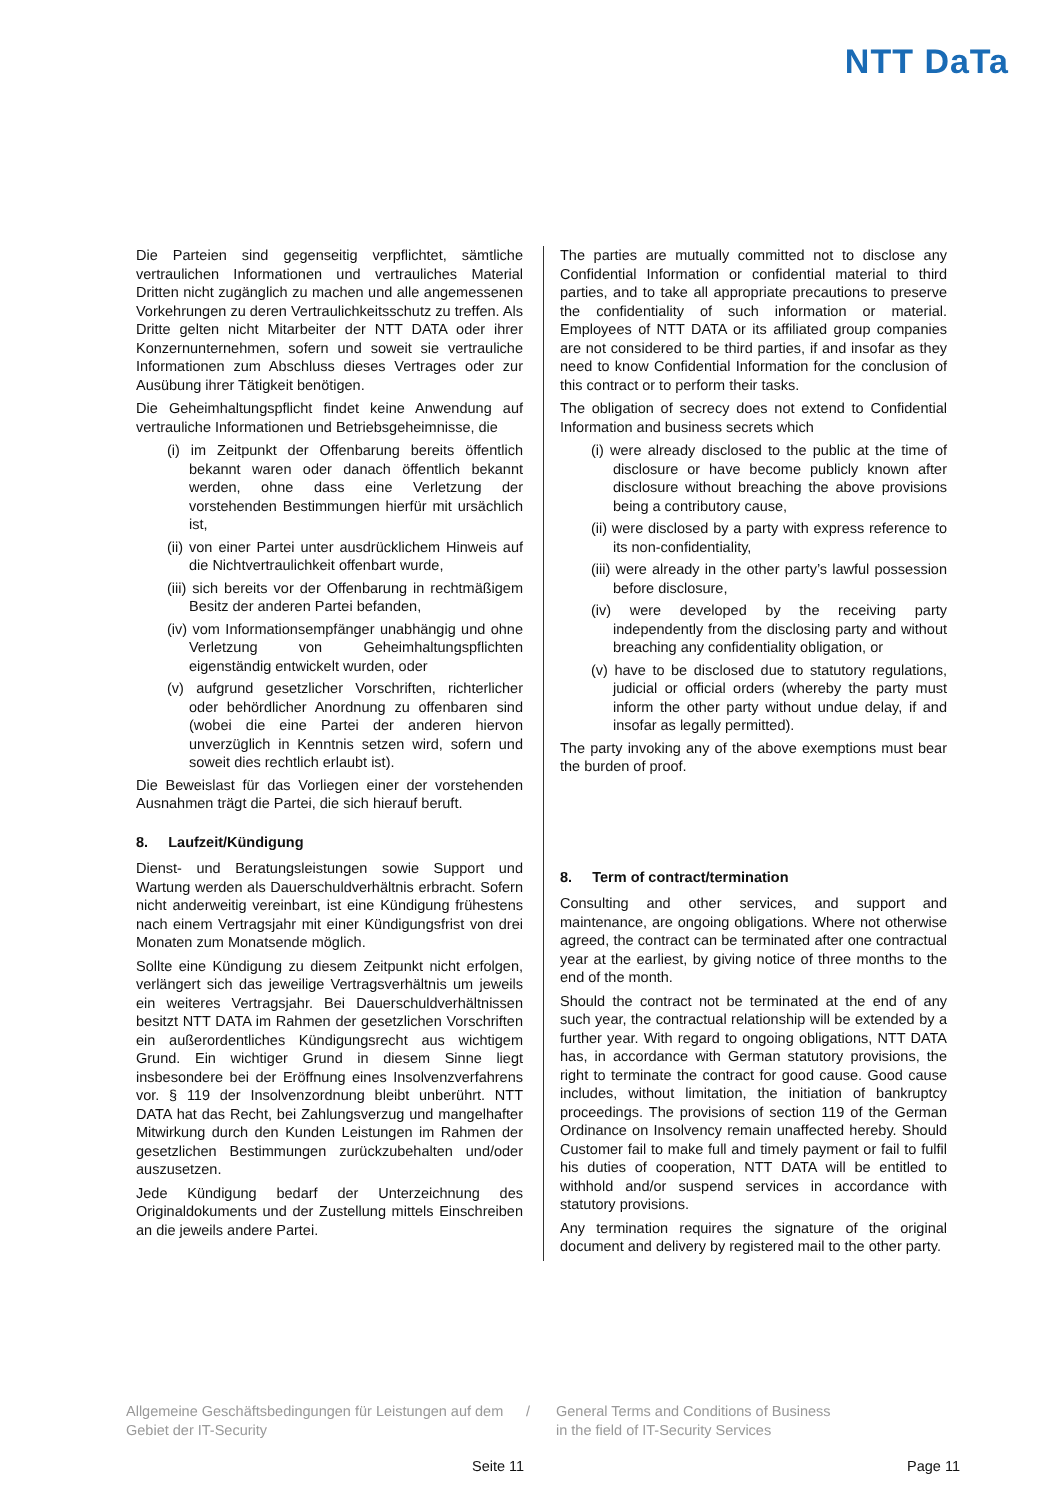NTT DaTa
Die Parteien sind gegenseitig verpflichtet, sämtliche vertraulichen Informationen und vertrauliches Material Dritten nicht zugänglich zu machen und alle angemessenen Vorkehrungen zu deren Vertraulichkeitsschutz zu treffen. Als Dritte gelten nicht Mitarbeiter der NTT DATA oder ihrer Konzernunternehmen, sofern und soweit sie vertrauliche Informationen zum Abschluss dieses Vertrages oder zur Ausübung ihrer Tätigkeit benötigen.
Die Geheimhaltungspflicht findet keine Anwendung auf vertrauliche Informationen und Betriebsgeheimnisse, die
(i) im Zeitpunkt der Offenbarung bereits öffentlich bekannt waren oder danach öffentlich bekannt werden, ohne dass eine Verletzung der vorstehenden Bestimmungen hierfür mit ursächlich ist,
(ii) von einer Partei unter ausdrücklichem Hinweis auf die Nichtvertraulichkeit offenbart wurde,
(iii) sich bereits vor der Offenbarung in rechtmäßigem Besitz der anderen Partei befanden,
(iv) vom Informationsempfänger unabhängig und ohne Verletzung von Geheimhaltungspflichten eigenständig entwickelt wurden, oder
(v) aufgrund gesetzlicher Vorschriften, richterlicher oder behördlicher Anordnung zu offenbaren sind (wobei die eine Partei der anderen hiervon unverzüglich in Kenntnis setzen wird, sofern und soweit dies rechtlich erlaubt ist).
Die Beweislast für das Vorliegen einer der vorstehenden Ausnahmen trägt die Partei, die sich hierauf beruft.
8. Laufzeit/Kündigung
Dienst- und Beratungsleistungen sowie Support und Wartung werden als Dauerschuldverhältnis erbracht. Sofern nicht anderweitig vereinbart, ist eine Kündigung frühestens nach einem Vertragsjahr mit einer Kündigungsfrist von drei Monaten zum Monatsende möglich.
Sollte eine Kündigung zu diesem Zeitpunkt nicht erfolgen, verlängert sich das jeweilige Vertragsverhältnis um jeweils ein weiteres Vertragsjahr. Bei Dauerschuldverhältnissen besitzt NTT DATA im Rahmen der gesetzlichen Vorschriften ein außerordentliches Kündigungsrecht aus wichtigem Grund. Ein wichtiger Grund in diesem Sinne liegt insbesondere bei der Eröffnung eines Insolvenzverfahrens vor. § 119 der Insolvenzordnung bleibt unberührt. NTT DATA hat das Recht, bei Zahlungsverzug und mangelhafter Mitwirkung durch den Kunden Leistungen im Rahmen der gesetzlichen Bestimmungen zurückzubehalten und/oder auszusetzen.
Jede Kündigung bedarf der Unterzeichnung des Originaldokuments und der Zustellung mittels Einschreiben an die jeweils andere Partei.
The parties are mutually committed not to disclose any Confidential Information or confidential material to third parties, and to take all appropriate precautions to preserve the confidentiality of such information or material. Employees of NTT DATA or its affiliated group companies are not considered to be third parties, if and insofar as they need to know Confidential Information for the conclusion of this contract or to perform their tasks.
The obligation of secrecy does not extend to Confidential Information and business secrets which
(i) were already disclosed to the public at the time of disclosure or have become publicly known after disclosure without breaching the above provisions being a contributory cause,
(ii) were disclosed by a party with express reference to its non-confidentiality,
(iii) were already in the other party’s lawful possession before disclosure,
(iv) were developed by the receiving party independently from the disclosing party and without breaching any confidentiality obligation, or
(v) have to be disclosed due to statutory regulations, judicial or official orders (whereby the party must inform the other party without undue delay, if and insofar as legally permitted).
The party invoking any of the above exemptions must bear the burden of proof.
8. Term of contract/termination
Consulting and other services, and support and maintenance, are ongoing obligations. Where not otherwise agreed, the contract can be terminated after one contractual year at the earliest, by giving notice of three months to the end of the month.
Should the contract not be terminated at the end of any such year, the contractual relationship will be extended by a further year. With regard to ongoing obligations, NTT DATA has, in accordance with German statutory provisions, the right to terminate the contract for good cause. Good cause includes, without limitation, the initiation of bankruptcy proceedings. The provisions of section 119 of the German Ordinance on Insolvency remain unaffected hereby. Should Customer fail to make full and timely payment or fail to fulfil his duties of cooperation, NTT DATA will be entitled to withhold and/or suspend services in accordance with statutory provisions.
Any termination requires the signature of the original document and delivery by registered mail to the other party.
Allgemeine Geschäftsbedingungen für Leistungen auf dem Gebiet der IT-Security
/ General Terms and Conditions of Business
in the field of IT-Security Services
Seite 11 Page 11